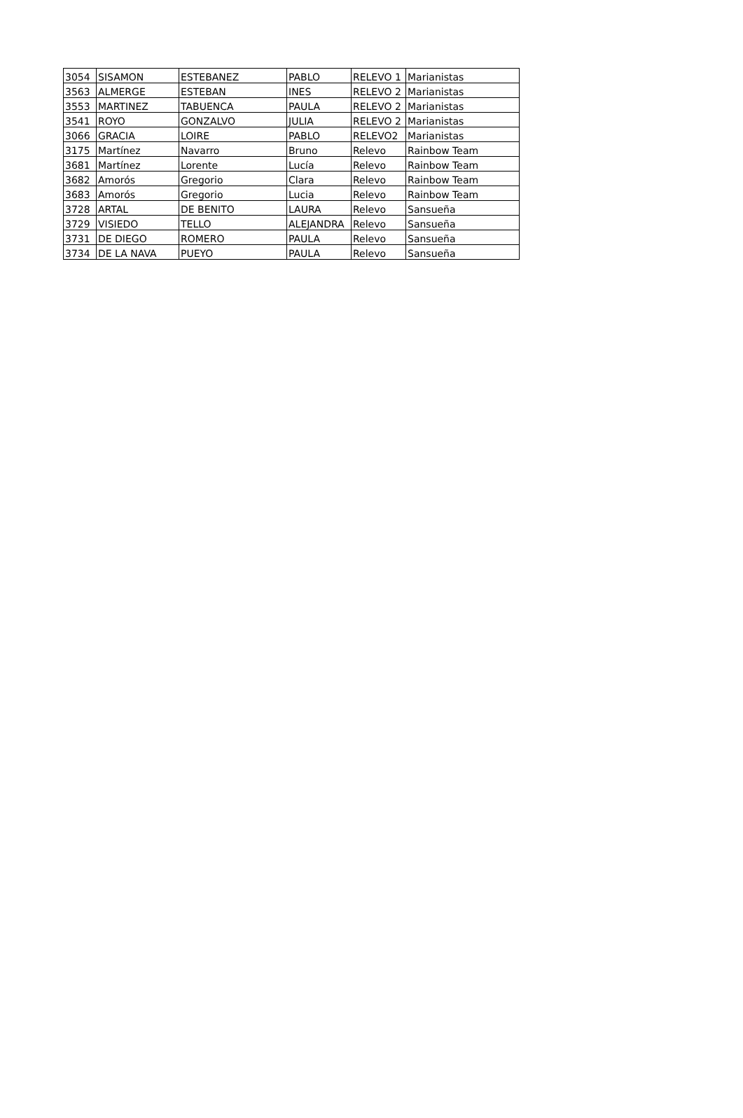| 3054 | SISAMON | ESTEBANEZ | PABLO | RELEVO 1 | Marianistas |
| 3563 | ALMERGE | ESTEBAN | INES | RELEVO 2 | Marianistas |
| 3553 | MARTINEZ | TABUENCA | PAULA | RELEVO 2 | Marianistas |
| 3541 | ROYO | GONZALVO | JULIA | RELEVO 2 | Marianistas |
| 3066 | GRACIA | LOIRE | PABLO | RELEVO2 | Marianistas |
| 3175 | Martínez | Navarro | Bruno | Relevo | Rainbow Team |
| 3681 | Martínez | Lorente | Lucía | Relevo | Rainbow Team |
| 3682 | Amorós | Gregorio | Clara | Relevo | Rainbow Team |
| 3683 | Amorós | Gregorio | Lucia | Relevo | Rainbow Team |
| 3728 | ARTAL | DE BENITO | LAURA | Relevo | Sansueña |
| 3729 | VISIEDO | TELLO | ALEJANDRA | Relevo | Sansueña |
| 3731 | DE DIEGO | ROMERO | PAULA | Relevo | Sansueña |
| 3734 | DE LA NAVA | PUEYO | PAULA | Relevo | Sansueña |